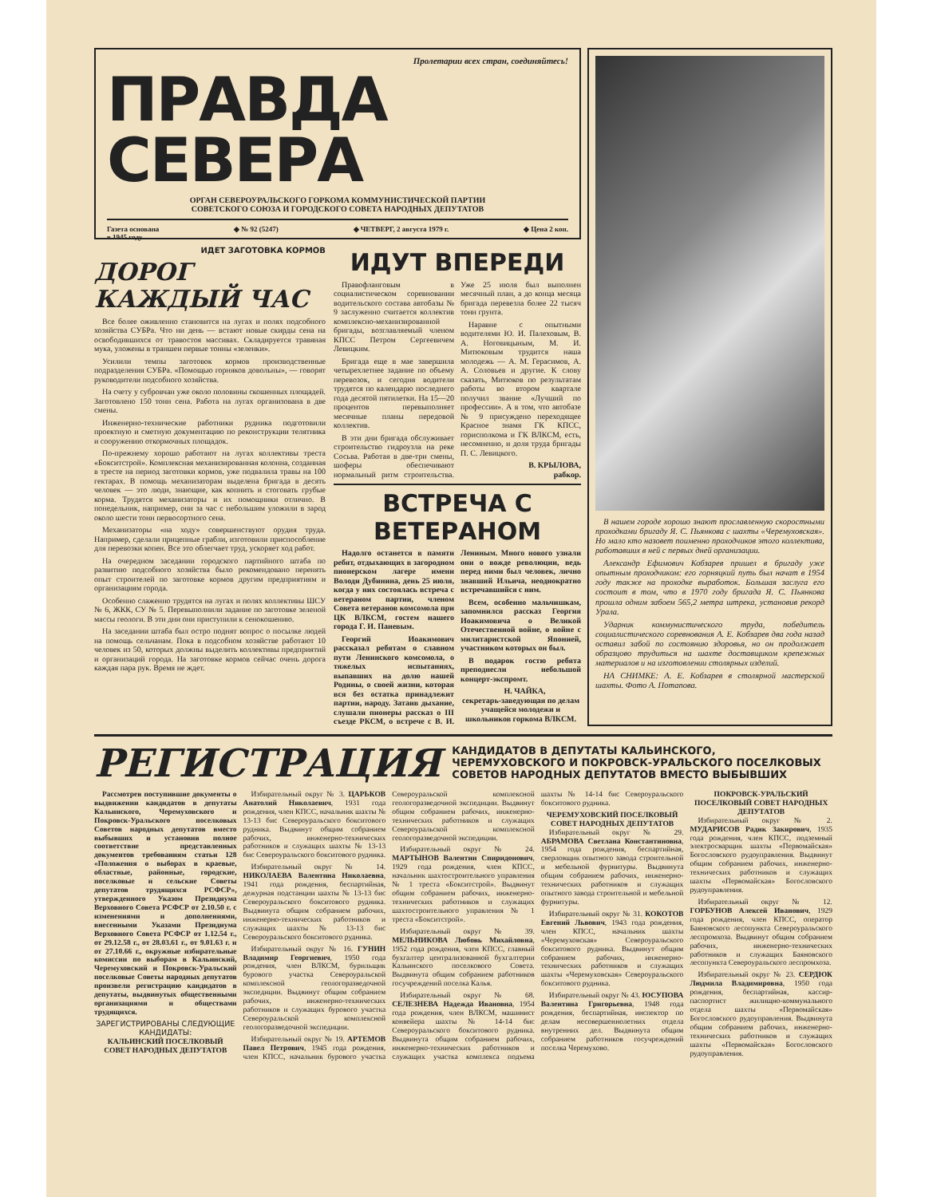Пролетарии всех стран, соединяйтесь!
ПРАВДА СЕВЕРА
ОРГАН СЕВЕРОУРАЛЬСКОГО ГОРКОМА КОММУНИСТИЧЕСКОЙ ПАРТИИ
СОВЕТСКОГО СОЮЗА И ГОРОДСКОГО СОВЕТА НАРОДНЫХ ДЕПУТАТОВ
Газета основана
в 1945 году ◆ № 92 (5247) ◆ ЧЕТВЕРГ, 2 августа 1979 г. ◆ Цена 2 коп.
ИДЕТ ЗАГОТОВКА КОРМОВ
ДОРОГ
КАЖДЫЙ ЧАС
Все более оживленно становится на лугах и полях подсобного хозяйства СУБРа. Что ни день — встают новые скирды сена на освободившихся от травостоя массивах. Складируется травяная мука, уложены в траншеи первые тонны «зеленки».
Усилили темпы заготовок кормов производственные подразделения СУБРа. «Помощью горняков довольны», — говорят руководители подсобного хозяйства.
На счету у субровчан уже около половины скошенных площадей. Заготовлено 150 тонн сена. Работа на лугах организована в две смены.
Инженерно-технические работники рудника подготовили проектную и сметную документацию по реконструкции телятника и сооружению откормочных площадок.
По-прежнему хорошо работают на лугах коллективы треста «Бокситстрой». Комплексная механизированная колонна, созданная в тресте на период заготовки кормов, уже подвалила травы на 100 гектарах. В помощь механизаторам выделена бригада в десять человек — это люди, знающие, как копнить и стоговать грубые корма. Трудятся механизаторы и их помощники отлично. В понедельник, например, они за час с небольшим уложили в зарод около шести тонн первосортного сена.
Механизаторы «на ходу» совершенствуют орудия труда. Например, сделали прицепные грабли, изготовили приспособление для перевозки копен. Все это облегчает труд, ускоряет ход работ.
На очередном заседании городского партийного штаба по развитию подсобного хозяйства было рекомендовано перенять опыт строителей по заготовке кормов другим предприятиям и организациям города.
Особенно слаженно трудятся на лугах и полях коллективы ШСУ № 6, ЖКК, СУ № 5. Перевыполнили задание по заготовке зеленой массы геологи. В эти дни они приступили к сенокошению.
На заседании штаба был остро поднят вопрос о посылке людей на помощь сельчанам. Пока в подсобном хозяйстве работают 10 человек из 50, которых должны выделить коллективы предприятий и организаций города. На заготовке кормов сейчас очень дорога каждая пара рук. Время не ждет.
ИДУТ ВПЕРЕДИ
Правофланговым в социалистическом соревновании водительского состава автобазы № 9 заслуженно считается коллектив комплексно-механизированной бригады, возглавляемый членом КПСС Петром Сергеевичем Левицким.
Бригада еще в мае завершила четырехлетнее задание по объему перевозок, и сегодня водители трудятся по календарю последнего года десятой пятилетки. На 15—20 процентов перевыполняет месячные планы передовой коллектив.
В эти дни бригада обслуживает строительство гидроузла на реке Сосьва. Работая в две-три смены, шоферы обеспечивают нормальный ритм строительства. Уже 25 июля был выполнен месячный план, а до конца месяца бригада перевезла более 22 тысяч тонн грунта.
Наравне с опытными водителями Ю. И. Палеховым, В. А. Ноговицыным, М. И. Митюковым трудится наша молодежь — А. М. Герасимов, А. А. Соловьев и другие. К слову сказать, Митюков по результатам работы во втором квартале получил звание «Лучший по профессии». А в том, что автобазе № 9 присуждено переходящее Красное знамя ГК КПСС, горисполкома и ГК ВЛКСМ, есть, несомненно, и доля труда бригады П. С. Левицкого.
В. КРЫЛОВА,
рабкор.
ВСТРЕЧА С ВЕТЕРАНОМ
Надолго останется в памяти ребят, отдыхающих в загородном пионерском лагере имени Володи Дубинина, день 25 июля, когда у них состоялась встреча с ветераном партии, членом Совета ветеранов комсомола при ЦК ВЛКСМ, гостем нашего города Г. И. Паневым.
Георгий Иоакимович рассказал ребятам о славном пути Ленинского комсомола, о тяжелых испытаниях, выпавших на долю нашей Родины, о своей жизни, которая вся без остатка принадлежит партии, народу. Затаив дыхание, слушали пионеры рассказ о III съезде РКСМ, о встрече с В. И. Лениным. Много нового узнали они о вожде революции, ведь перед ними был человек, лично знавший Ильича, неоднократно встречавшийся с ним.
Всем, особенно мальчишкам, запомнился рассказ Георгия Иоакимовича о Великой Отечественной войне, о войне с милитаристской Японией, участником которых он был.
В подарок гостю ребята преподнесли небольшой концерт-экспромт.
Н. ЧАЙКА,
секретарь-заведующая по делам учащейся молодежи и школьников горкома ВЛКСМ.
В нашем городе хорошо знают прославленную скоростными проходками бригаду Я. С. Пьянкова с шахты «Черемуховская». Но мало кто назовет поименно проходчиков этого коллектива, работавших в ней с первых дней организации.
Александр Ефимович Кобзарев пришел в бригаду уже опытным проходчиком: его горняцкий путь был начат в 1954 году также на проходке выработок. Большая заслуга его состоит в том, что в 1970 году бригада Я. С. Пьянкова прошла одним забоем 565,2 метра штрека, установив рекорд Урала.
Ударник коммунистического труда, победитель социалистического соревнования А. Е. Кобзарев два года назад оставил забой по состоянию здоровья, но он продолжает образцово трудиться на шахте доставщиком крепежных материалов и на изготовлении столярных изделий.
НА СНИМКЕ: А. Е. Кобзарев в столярной мастерской шахты. Фото А. Потапова.
РЕГИСТРАЦИЯ
КАНДИДАТОВ В ДЕПУТАТЫ КАЛЬИНСКОГО, ЧЕРЕМУХОВСКОГО И ПОКРОВСК-УРАЛЬСКОГО ПОСЕЛКОВЫХ СОВЕТОВ НАРОДНЫХ ДЕПУТАТОВ ВМЕСТО ВЫБЫВШИХ
Рассмотрев поступившие документы о выдвижении кандидатов в депутаты Кальинского, Черемуховского и Покровск-Уральского поселковых Советов народных депутатов вместо выбывших и установив полное соответствие представленных документов требованиям статьи 128 «Положения о выборах в краевые, областные, районные, городские, поселковые и сельские Советы депутатов трудящихся РСФСР», утвержденного Указом Президиума Верховного Совета РСФСР от 2.10.50 г. с изменениями и дополнениями, внесенными Указами Президиума Верховного Совета РСФСР от 1.12.54 г., от 29.12.58 г., от 28.03.61 г., от 9.01.63 г. и от 27.10.66 г., окружные избирательные комиссии по выборам в Кальинский, Черемуховский и Покровск-Уральский поселковые Советы народных депутатов произвели регистрацию кандидатов в депутаты, выдвинутых общественными организациями и обществами трудящихся.
ЗАРЕГИСТРИРОВАНЫ СЛЕДУЮЩИЕ КАНДИДАТЫ:
КАЛЬИНСКИЙ ПОСЕЛКОВЫЙ СОВЕТ НАРОДНЫХ ДЕПУТАТОВ
Избирательный округ № 3. ЦАРЬКОВ Анатолий Николаевич, 1931 года рождения, член КПСС, начальник шахты № 13-13 бис Североуральского бокситового рудника. Выдвинут общим собранием рабочих, инженерно-технических работников и служащих шахты № 13-13 бис Североуральского бокситового рудника.
Избирательный округ № 14. НИКОЛАЕВА Валентина Николаевна, 1941 года рождения, беспартийная, дежурная подстанции шахты № 13-13 бис Североуральского бокситового рудника. Выдвинута общим собранием рабочих, инженерно-технических работников и служащих шахты № 13-13 бис Североуральского бокситового рудника.
Избирательный округ № 16. ГУНИН Владимир Георгиевич, 1950 года рождения, член ВЛКСМ, бурильщик бурового участка Североуральской комплексной геологоразведочной экспедиции. Выдвинут общим собранием рабочих, инженерно-технических работников и служащих бурового участка Североуральской комплексной геологоразведочной экспедиции.
Избирательный округ № 19. АРТЕМОВ Павел Петрович, 1945 года рождения, член КПСС, начальник бурового участка Североуральской комплексной геологоразведочной экспедиции. Выдвинут общим собранием рабочих, инженерно-технических работников и служащих Североуральской комплексной геологоразведочной экспедиции.
Избирательный округ № 24. МАРТЫНОВ Валентин Спиридонович, 1929 года рождения, член КПСС, начальник шахтостроительного управления № 1 треста «Бокситстрой». Выдвинут общим собранием рабочих, инженерно-технических работников и служащих шахтостроительного управления № 1 треста «Бокситстрой».
Избирательный округ № 39. МЕЛЬНИКОВА Любовь Михайловна, 1952 года рождения, член КПСС, главный бухгалтер централизованной бухгалтерии Кальинского поселкового Совета. Выдвинута общим собранием работников госучреждений поселка Калья.
Избирательный округ № 68. СЕЛЕЗНЕВА Надежда Ивановна, 1954 года рождения, член ВЛКСМ, машинист конвейера шахты № 14-14 бис Североуральского бокситового рудника. Выдвинута общим собранием рабочих, инженерно-технических работников и служащих участка комплекса подъема шахты № 14-14 бис Североуральского бокситового рудника.
ЧЕРЕМУХОВСКИЙ ПОСЕЛКОВЫЙ СОВЕТ НАРОДНЫХ ДЕПУТАТОВ
Избирательный округ № 29. АБРАМОВА Светлана Константиновна, 1954 года рождения, беспартийная, сверловщик опытного завода строительной и мебельной фурнитуры. Выдвинута общим собранием рабочих, инженерно-технических работников и служащих опытного завода строительной и мебельной фурнитуры.
Избирательный округ № 31. КОКОТОВ Евгений Львович, 1943 года рождения, член КПСС, начальник шахты «Черемуховская» Североуральского бокситового рудника. Выдвинут общим собранием рабочих, инженерно-технических работников и служащих шахты «Черемуховская» Североуральского бокситового рудника.
Избирательный округ № 43. ЮСУПОВА Валентина Григорьевна, 1948 года рождения, беспартийная, инспектор по делам несовершеннолетних отдела внутренних дел. Выдвинута общим собранием работников госучреждений поселка Черемухово.
ПОКРОВСК-УРАЛЬСКИЙ ПОСЕЛКОВЫЙ СОВЕТ НАРОДНЫХ ДЕПУТАТОВ
Избирательный округ № 2. МУДАРИСОВ Радик Закирович, 1935 года рождения, член КПСС, подземный электросварщик шахты «Первомайская» Богословского рудоуправления. Выдвинут общим собранием рабочих, инженерно-технических работников и служащих шахты «Первомайская» Богословского рудоуправления.
Избирательный округ № 12. ГОРБУНОВ Алексей Иванович, 1929 года рождения, член КПСС, оператор Баяновского лесопункта Североуральского леспромхоза. Выдвинут общим собранием рабочих, инженерно-технических работников и служащих Баяновского лесопункта Североуральского леспромхоза.
Избирательный округ № 23. СЕРДЮК Людмила Владимировна, 1950 года рождения, беспартийная, кассир-паспортист жилищно-коммунального отдела шахты «Первомайская» Богословского рудоуправления. Выдвинута общим собранием рабочих, инженерно-технических работников и служащих шахты «Первомайская» Богословского рудоуправления.